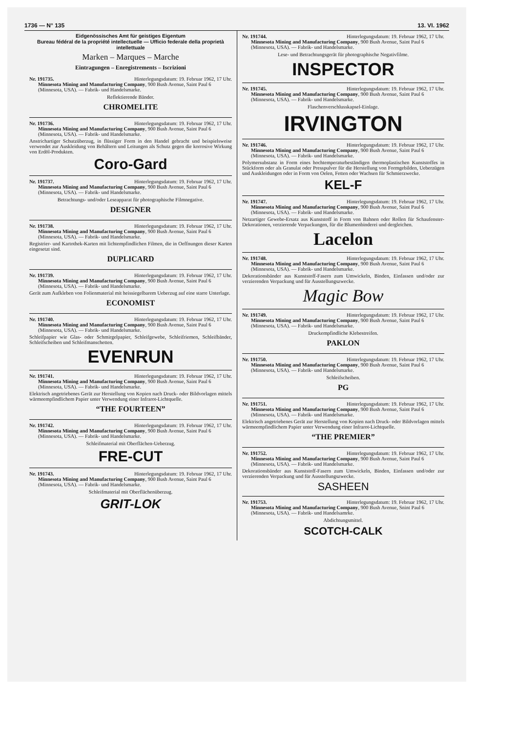1736 — N° 135 13. VI. 1962
Eidgenössisches Amt für geistiges Eigentum
Bureau fédéral de la propriété intellectuelle — Ufficio federale della proprietà intellettuale
Marken – Marques – Marche
Eintragungen – Enregistrements – Iscrizioni
Nr. 191735. Hinterlegungsdatum: 19. Februar 1962, 17 Uhr.
Minnesota Mining and Manufacturing Company, 900 Bush Avenue, Saint Paul 6 (Minnesota, USA). — Fabrik- und Handelsmarke.
Reflektierende Bänder.
CHROMELITE
Nr. 191736. Hinterlegungsdatum: 19. Februar 1962, 17 Uhr.
Minnesota Mining and Manufacturing Company, 900 Bush Avenue, Saint Paul 6 (Minnesota, USA). — Fabrik- und Handelsmarke.
Anstrichartiger Schutzüberzug, in flüssiger Form in den Handel gebracht und beispielsweise verwendet zur Auskleidung von Behältern und Leitungen als Schutz gegen die korrosive Wirkung von Erdöl-Produkten.
Coro-Gard
Nr. 191737. Hinterlegungsdatum: 19. Februar 1962, 17 Uhr.
Minnesota Mining and Manufacturing Company, 900 Bush Avenue, Saint Paul 6 (Minnesota, USA). — Fabrik- und Handelsmarke.
Betrachtungs- und/oder Leseapparat für photographische Filmnegative.
DESIGNER
Nr. 191738. Hinterlegungsdatum: 19. Februar 1962, 17 Uhr.
Minnesota Mining and Manufacturing Company, 900 Bush Avenue, Saint Paul 6 (Minnesota, USA). — Fabrik- und Handelsmarke.
Registrier- und Kartothek-Karten mit lichtempfindlichen Filmen, die in Oeffnungen dieser Karten eingesetzt sind.
DUPLICARD
Nr. 191739. Hinterlegungsdatum: 19. Februar 1962, 17 Uhr.
Minnesota Mining and Manufacturing Company, 900 Bush Avenue, Saint Paul 6 (Minnesota, USA). — Fabrik- und Handelsmarke.
Gerät zum Aufkleben von Folienmaterial mit heissiegelbarem Ueberzug auf eine starre Unterlage.
ECONOMIST
Nr. 191740. Hinterlegungsdatum: 19. Februar 1962, 17 Uhr.
Minnesota Mining and Manufacturing Company, 900 Bush Avenue, Saint Paul 6 (Minnesota, USA). — Fabrik- und Handelsmarke.
Schleifpapier wie Glas- oder Schmirgelpapier, Schleifgewebe, Schleifriemen, Schleifbänder, Schleifscheiben und Schleifmanschetten.
EVENRUN
Nr. 191741. Hinterlegungsdatum: 19. Februar 1962, 17 Uhr.
Minnesota Mining and Manufacturing Company, 900 Bush Avenue, Saint Paul 6 (Minnesota, USA). — Fabrik- und Handelsmarke.
Elektrisch angetriebenes Gerät zur Herstellung von Kopien nach Druck- oder Bildvorlagen mittels wärmeempfindlichem Papier unter Verwendung einer Infrarot-Lichtquelle.
“THE FOURTEEN”
Nr. 191742. Hinterlegungsdatum: 19. Februar 1962, 17 Uhr.
Minnesota Mining and Manufacturing Company, 900 Bush Avenue, Saint Paul 6 (Minnesota, USA). — Fabrik- und Handelsmarke.
Schleifmaterial mit Oberflächen-Ueberzug.
FRE-CUT
Nr. 191743. Hinterlegungsdatum: 19. Februar 1962, 17 Uhr.
Minnesota Mining and Manufacturing Company, 900 Bush Avenue, Saint Paul 6 (Minnesota, USA). — Fabrik- und Handelsmarke.
Schleifmaterial mit Oberflächenüberzug.
GRIT-LOK
Nr. 191744. Hinterlegungsdatum: 19. Februar 1962, 17 Uhr.
Minnesota Mining and Manufacturing Company, 900 Bush Avenue, Saint Paul 6 (Minnesota, USA). — Fabrik- und Handelsmarke.
Lese- und Betrachtungsgerät für photographische Negativfilme.
INSPECTOR
Nr. 191745. Hinterlegungsdatum: 19. Februar 1962, 17 Uhr.
Minnesota Mining and Manufacturing Company, 900 Bush Avenue, Saint Paul 6 (Minnesota, USA). — Fabrik- und Handelsmarke.
Flaschenverschlusskapsel-Einlage.
IRVINGTON
Nr. 191746. Hinterlegungsdatum: 19. Februar 1962, 17 Uhr.
Minnesota Mining and Manufacturing Company, 900 Bush Avenue, Saint Paul 6 (Minnesota, USA). — Fabrik- und Handelsmarke.
Polymersubstanz in Form eines hochtemperaturbeständigen thermoplastischen Kunststoffes in Stückform oder als Granulat oder Presspulver für die Herstellung von Formgebilden, Ueberzügen und Auskleidungen oder in Form von Oelen, Fetten oder Wachsen für Schmierzwecke.
KEL-F
Nr. 191747. Hinterlegungsdatum: 19. Februar 1962, 17 Uhr.
Minnesota Mining and Manufacturing Company, 900 Bush Avenue, Saint Paul 6 (Minnesota, USA). — Fabrik- und Handelsmarke.
Netzartiger Gewebe-Ersatz aus Kunststoff in Form von Bahnen oder Rollen für Schaufenster-Dekorationen, verzierende Verpackungen, für die Blumenbinderei und dergleichen.
Lacelon
Nr. 191748. Hinterlegungsdatum: 19. Februar 1962, 17 Uhr.
Minnesota Mining and Manufacturing Company, 900 Bush Avenue, Saint Paul 6 (Minnesota, USA). — Fabrik- und Handelsmarke.
Dekorationsbänder aus Kunststoff-Fasern zum Umwickeln, Binden, Einfassen und/oder zur verzierenden Verpackung und für Ausstellungszwecke.
Magic Bow
Nr. 191749. Hinterlegungsdatum: 19. Februar 1962, 17 Uhr.
Minnesota Mining and Manufacturing Company, 900 Bush Avenue, Saint Paul 6 (Minnesota, USA). — Fabrik- und Handelsmarke.
Druckempfindliche Klebestreifen.
PAKLON
Nr. 191750. Hinterlegungsdatum: 19. Februar 1962, 17 Uhr.
Minnesota Mining and Manufacturing Company, 900 Bush Avenue, Saint Paul 6 (Minnesota, USA). — Fabrik- und Handelsmarke.
Schleifscheiben.
PG
Nr. 191751. Hinterlegungsdatum: 19. Februar 1962, 17 Uhr.
Minnesota Mining and Manufacturing Company, 900 Bush Avenue, Saint Paul 6 (Minnesota, USA). — Fabrik- und Handelsmarke.
Elektrisch angetriebenes Gerät zur Herstellung von Kopien nach Druck- oder Bildvorlagen mittels wärmeempfindlichem Papier unter Verwendung einer Infrarot-Lichtquelle.
“THE PREMIER”
Nr. 191752. Hinterlegungsdatum: 19. Februar 1962, 17 Uhr.
Minnesota Mining and Manufacturing Company, 900 Bush Avenue, Saint Paul 6 (Minnesota, USA). — Fabrik- und Handelsmarke.
Dekorationsbänder aus Kunststoff-Fasern zum Umwickeln, Binden, Einfassen und/oder zur verzierenden Verpackung und für Ausstellungszwecke.
SASHEEN
Nr. 191753. Hinterlegungsdatum: 19. Februar 1962, 17 Uhr.
Minnesota Mining and Manufacturing Company, 900 Bush Avenue, Snint Paul 6 (Minnesota, USA). — Fabrik- und Handelsamrke.
Abdichtungsmittel.
SCOTCH-CALK